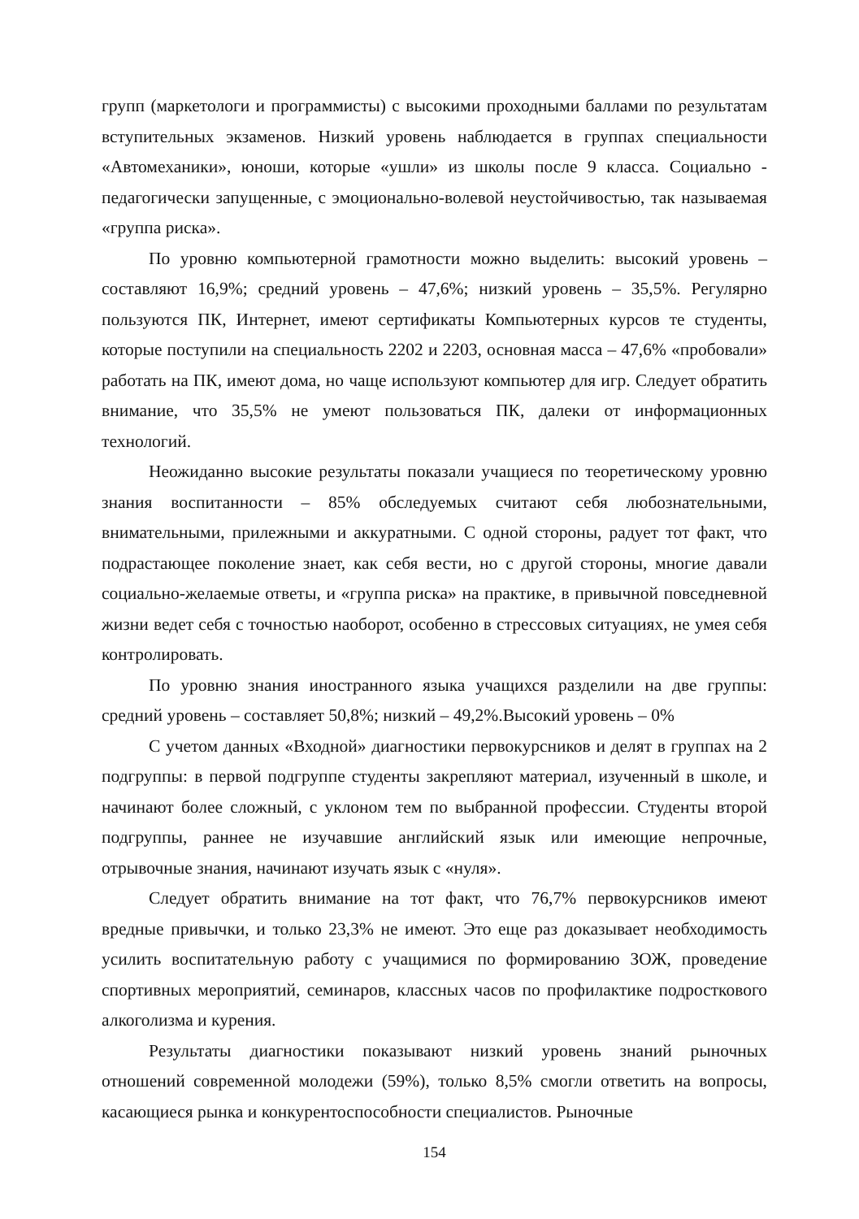групп (маркетологи и программисты) с высокими проходными баллами по результатам вступительных экзаменов. Низкий уровень наблюдается в группах специальности «Автомеханики», юноши, которые «ушли» из школы после 9 класса. Социально - педагогически запущенные, с эмоционально-волевой неустойчивостью, так называемая «группа риска».
По уровню компьютерной грамотности можно выделить: высокий уровень – составляют 16,9%; средний уровень – 47,6%; низкий уровень – 35,5%. Регулярно пользуются ПК, Интернет, имеют сертификаты Компьютерных курсов те студенты, которые поступили на специальность 2202 и 2203, основная масса – 47,6% «пробовали» работать на ПК, имеют дома, но чаще используют компьютер для игр. Следует обратить внимание, что 35,5% не умеют пользоваться ПК, далеки от информационных технологий.
Неожиданно высокие результаты показали учащиеся по теоретическому уровню знания воспитанности – 85% обследуемых считают себя любознательными, внимательными, прилежными и аккуратными. С одной стороны, радует тот факт, что подрастающее поколение знает, как себя вести, но с другой стороны, многие давали социально-желаемые ответы, и «группа риска» на практике, в привычной повседневной жизни ведет себя с точностью наоборот, особенно в стрессовых ситуациях, не умея себя контролировать.
По уровню знания иностранного языка учащихся разделили на две группы: средний уровень – составляет 50,8%; низкий – 49,2%.Высокий уровень – 0%
С учетом данных «Входной» диагностики первокурсников и делят в группах на 2 подгруппы: в первой подгруппе студенты закрепляют материал, изученный в школе, и начинают более сложный, с уклоном тем по выбранной профессии. Студенты второй подгруппы, раннее не изучавшие английский язык или имеющие непрочные, отрывочные знания, начинают изучать язык с «нуля».
Следует обратить внимание на тот факт, что 76,7% первокурсников имеют вредные привычки, и только 23,3% не имеют. Это еще раз доказывает необходимость усилить воспитательную работу с учащимися по формированию ЗОЖ, проведение спортивных мероприятий, семинаров, классных часов по профилактике подросткового алкоголизма и курения.
Результаты диагностики показывают низкий уровень знаний рыночных отношений современной молодежи (59%), только 8,5% смогли ответить на вопросы, касающиеся рынка и конкурентоспособности специалистов. Рыночные
154